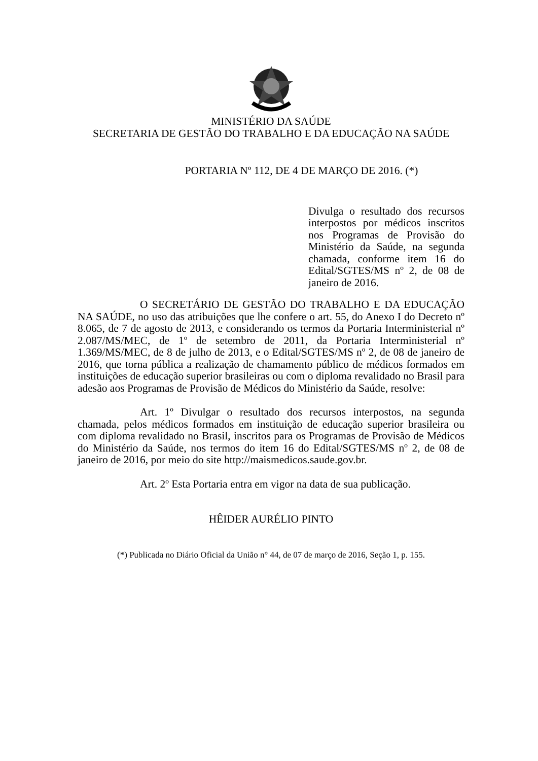MINISTÉRIO DA SAÚDE
SECRETARIA DE GESTÃO DO TRABALHO E DA EDUCAÇÃO NA SAÚDE
PORTARIA Nº 112, DE 4 DE MARÇO DE 2016. (*)
Divulga o resultado dos recursos interpostos por médicos inscritos nos Programas de Provisão do Ministério da Saúde, na segunda chamada, conforme item 16 do Edital/SGTES/MS nº 2, de 08 de janeiro de 2016.
O SECRETÁRIO DE GESTÃO DO TRABALHO E DA EDUCAÇÃO NA SAÚDE, no uso das atribuições que lhe confere o art. 55, do Anexo I do Decreto nº 8.065, de 7 de agosto de 2013, e considerando os termos da Portaria Interministerial nº 2.087/MS/MEC, de 1º de setembro de 2011, da Portaria Interministerial nº 1.369/MS/MEC, de 8 de julho de 2013, e o Edital/SGTES/MS nº 2, de 08 de janeiro de 2016, que torna pública a realização de chamamento público de médicos formados em instituições de educação superior brasileiras ou com o diploma revalidado no Brasil para adesão aos Programas de Provisão de Médicos do Ministério da Saúde, resolve:
Art. 1º Divulgar o resultado dos recursos interpostos, na segunda chamada, pelos médicos formados em instituição de educação superior brasileira ou com diploma revalidado no Brasil, inscritos para os Programas de Provisão de Médicos do Ministério da Saúde, nos termos do item 16 do Edital/SGTES/MS nº 2, de 08 de janeiro de 2016, por meio do site http://maismedicos.saude.gov.br.
Art. 2º Esta Portaria entra em vigor na data de sua publicação.
HÊIDER AURÉLIO PINTO
(*) Publicada no Diário Oficial da União n° 44, de 07 de março de 2016, Seção 1, p. 155.